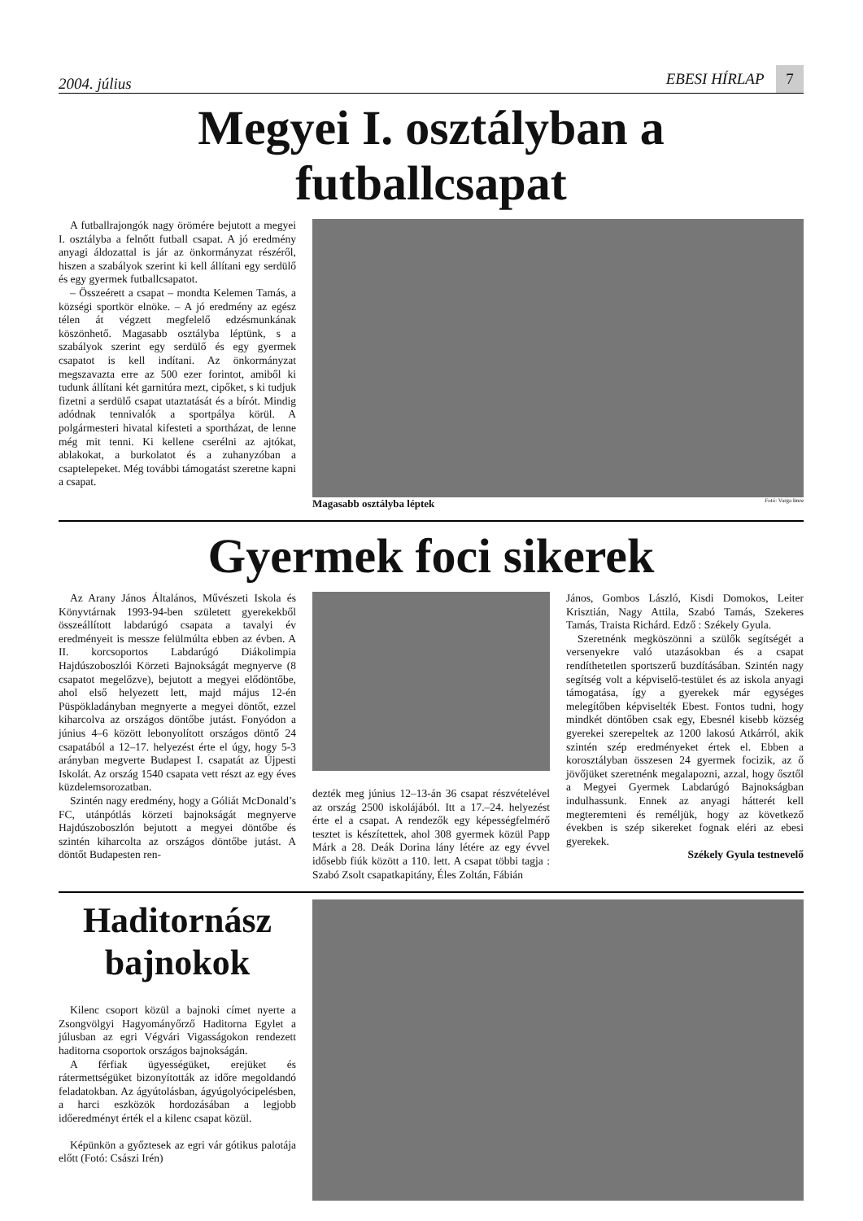2004. július EBESI HÍRLAP 7
Megyei I. osztályban a futballcsapat
A futballrajongók nagy örömére bejutott a megyei I. osztályba a felnőtt futball csapat. A jó eredmény anyagi áldozattal is jár az önkormányzat részéről, hiszen a szabályok szerint ki kell állítani egy serdülő és egy gyermek futballcsapatot.
– Összeérett a csapat – mondta Kelemen Tamás, a községi sportkör elnöke. – A jó eredmény az egész télen át végzett megfelelő edzésmunkának köszönhető. Magasabb osztályba léptünk, s a szabályok szerint egy serdülő és egy gyermek csapatot is kell indítani. Az önkormányzat megszavazta erre az 500 ezer forintot, amiből ki tudunk állítani két garnitúra mezt, cipőket, s ki tudjuk fizetni a serdülő csapat utaztatását és a bírót. Mindig adódnak tennivalók a sportpálya körül. A polgármesteri hivatal kifesteti a sportházat, de lenne még mit tenni. Ki kellene cserélni az ajtókat, ablakokat, a burkolatot és a zuhanyzóban a csaptelepeket. Még további támogatást szeretne kapni a csapat.
Magasabb osztályba léptek Fotó: Varga Imre
Gyermek foci sikerek
Az Arany János Általános, Művészeti Iskola és Könyvtárnak 1993-94-ben született gyerekekből összeállított labdarúgó csapata a tavalyi év eredményeit is messze felülmúlta ebben az évben. A II. korcsoportos Labdarúgó Diákolimpia Hajdúszoboszlói Körzeti Bajnokságát megnyerve (8 csapatot megelőzve), bejutott a megyei elődöntőbe, ahol első helyezett lett, majd május 12-én Püspökladányban megnyerte a megyei döntőt, ezzel kiharcolva az országos döntőbe jutást. Fonyódon a június 4–6 között lebonyolított országos döntő 24 csapatából a 12–17. helyezést érte el úgy, hogy 5-3 arányban megverte Budapest I. csapatát az Újpesti Iskolát. Az ország 1540 csapata vett részt az egy éves küzdelemsorozatban.
Szintén nagy eredmény, hogy a Góliát McDonald’s FC, utánpótlás körzeti bajnokságát megnyerve Hajdúszoboszlón bejutott a megyei döntőbe és szintén kiharcolta az országos döntőbe jutást. A döntőt Budapesten ren-
dezték meg június 12–13-án 36 csapat részvételével az ország 2500 iskolájából. Itt a 17.–24. helyezést érte el a csapat. A rendezők egy képességfelmérő tesztet is készítettek, ahol 308 gyermek közül Papp Márk a 28. Deák Dorina lány létére az egy évvel idősebb fiúk között a 110. lett. A csapat többi tagja : Szabó Zsolt csapatkapitány, Éles Zoltán, Fábián
János, Gombos László, Kisdi Domokos, Leiter Krisztián, Nagy Attila, Szabó Tamás, Szekeres Tamás, Traista Richárd. Edző : Székely Gyula.
Szeretnénk megköszönni a szülők segítségét a versenyekre való utazásokban és a csapat rendíthetetlen sportszerű buzdításában. Szintén nagy segítség volt a képviselő-testület és az iskola anyagi támogatása, így a gyerekek már egységes melegítőben képviselték Ebest. Fontos tudni, hogy mindkét döntőben csak egy, Ebesnél kisebb község gyerekei szerepeltek az 1200 lakosú Atkárról, akik szintén szép eredményeket értek el. Ebben a korosztályban összesen 24 gyermek focizik, az ő jövőjüket szeretnénk megalapozni, azzal, hogy ősztől a Megyei Gyermek Labdarúgó Bajnokságban indulhassunk. Ennek az anyagi hátterét kell megteremteni és reméljük, hogy az következő években is szép sikereket fognak eléri az ebesi gyerekek.
Székely Gyula testnevelő
Haditornász bajnokok
Kilenc csoport közül a bajnoki címet nyerte a Zsongvölgyi Hagyományőrző Haditorna Egylet a júlusban az egri Végvári Vigasságokon rendezett haditorna csoportok országos bajnokságán.
A férfiak ügyességüket, erejüket és rátermettségüket bizonyították az időre megoldandó feladatokban. Az ágyútolásban, ágyúgolyócipelésben, a harci eszközök hordozásában a legjobb időeredményt érték el a kilenc csapat közül.
Képünkön a győztesek az egri vár gótikus palotája előtt (Fotó: Császi Irén)